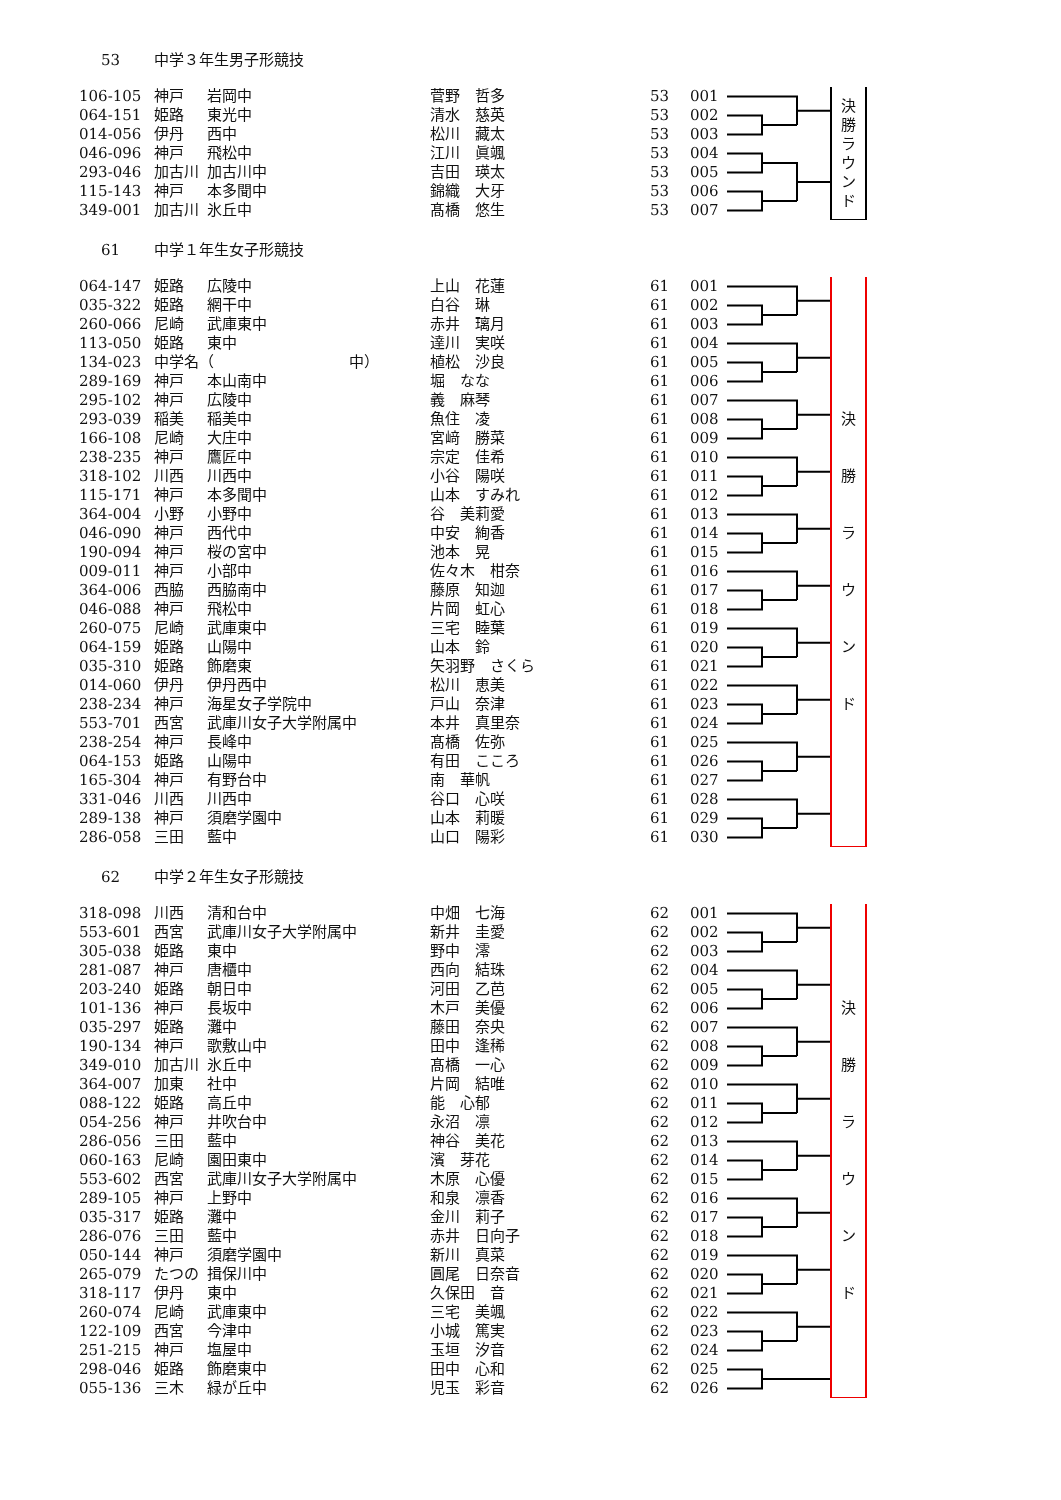53 中学３年生男子形競技
| 106-105 | 神戸 | 岩岡中 | 菅野 哲多 | 53 | 001 | 決 勝 ラ ウ ン ド |
| 064-151 | 姫路 | 東光中 | 清水 慈英 | 53 | 002 | |
| 014-056 | 伊丹 | 西中 | 松川 藏太 | 53 | 003 | |
| 046-096 | 神戸 | 飛松中 | 江川 眞颯 | 53 | 004 | |
| 293-046 | 加古川 | 加古川中 | 吉田 瑛太 | 53 | 005 | |
| 115-143 | 神戸 | 本多聞中 | 錦織 大牙 | 53 | 006 | |
| 349-001 | 加古川 | 氷丘中 | 髙橋 悠生 | 53 | 007 | |
61 中学１年生女子形競技
| 064-147 | 姫路 | 広陵中 | 上山 花蓮 | 61 | 001 | 決 勝 ラ ウ ン ド |
| 035-322 | 姫路 | 網干中 | 白谷 琳 | 61 | 002 | |
| 260-066 | 尼崎 | 武庫東中 | 赤井 璃月 | 61 | 003 | |
| 113-050 | 姫路 | 東中 | 達川 実咲 | 61 | 004 | |
| 134-023 | 中学名（ 中） | | 植松 沙良 | 61 | 005 | |
| 289-169 | 神戸 | 本山南中 | 堀 なな | 61 | 006 | |
| 295-102 | 神戸 | 広陵中 | 義 麻琴 | 61 | 007 | |
| 293-039 | 稲美 | 稲美中 | 魚住 凌 | 61 | 008 | |
| 166-108 | 尼崎 | 大庄中 | 宮﨑 勝菜 | 61 | 009 | |
| 238-235 | 神戸 | 鷹匠中 | 宗定 佳希 | 61 | 010 | |
| 318-102 | 川西 | 川西中 | 小谷 陽咲 | 61 | 011 | |
| 115-171 | 神戸 | 本多聞中 | 山本 すみれ | 61 | 012 | |
| 364-004 | 小野 | 小野中 | 谷 美莉愛 | 61 | 013 | |
| 046-090 | 神戸 | 西代中 | 中安 絢香 | 61 | 014 | |
| 190-094 | 神戸 | 桜の宮中 | 池本 晃 | 61 | 015 | |
| 009-011 | 神戸 | 小部中 | 佐々木 柑奈 | 61 | 016 | |
| 364-006 | 西脇 | 西脇南中 | 藤原 知迦 | 61 | 017 | |
| 046-088 | 神戸 | 飛松中 | 片岡 虹心 | 61 | 018 | |
| 260-075 | 尼崎 | 武庫東中 | 三宅 睦葉 | 61 | 019 | |
| 064-159 | 姫路 | 山陽中 | 山本 鈴 | 61 | 020 | |
| 035-310 | 姫路 | 飾磨東 | 矢羽野 さくら | 61 | 021 | |
| 014-060 | 伊丹 | 伊丹西中 | 松川 恵美 | 61 | 022 | |
| 238-234 | 神戸 | 海星女子学院中 | 戸山 奈津 | 61 | 023 | |
| 553-701 | 西宮 | 武庫川女子大学附属中 | 本井 真里奈 | 61 | 024 | |
| 238-254 | 神戸 | 長峰中 | 髙橋 佐弥 | 61 | 025 | |
| 064-153 | 姫路 | 山陽中 | 有田 こころ | 61 | 026 | |
| 165-304 | 神戸 | 有野台中 | 南 華帆 | 61 | 027 | |
| 331-046 | 川西 | 川西中 | 谷口 心咲 | 61 | 028 | |
| 289-138 | 神戸 | 須磨学園中 | 山本 莉暖 | 61 | 029 | |
| 286-058 | 三田 | 藍中 | 山口 陽彩 | 61 | 030 | |
62 中学２年生女子形競技
| 318-098 | 川西 | 清和台中 | 中畑 七海 | 62 | 001 | 決 勝 ラ ウ ン ド |
| 553-601 | 西宮 | 武庫川女子大学附属中 | 新井 圭愛 | 62 | 002 | |
| 305-038 | 姫路 | 東中 | 野中 澪 | 62 | 003 | |
| 281-087 | 神戸 | 唐櫃中 | 西向 結珠 | 62 | 004 | |
| 203-240 | 姫路 | 朝日中 | 河田 乙芭 | 62 | 005 | |
| 101-136 | 神戸 | 長坂中 | 木戸 美優 | 62 | 006 | |
| 035-297 | 姫路 | 灘中 | 藤田 奈央 | 62 | 007 | |
| 190-134 | 神戸 | 歌敷山中 | 田中 逢稀 | 62 | 008 | |
| 349-010 | 加古川 | 氷丘中 | 髙橋 一心 | 62 | 009 | |
| 364-007 | 加東 | 社中 | 片岡 結唯 | 62 | 010 | |
| 088-122 | 姫路 | 高丘中 | 能 心郁 | 62 | 011 | |
| 054-256 | 神戸 | 井吹台中 | 永沼 凛 | 62 | 012 | |
| 286-056 | 三田 | 藍中 | 神谷 美花 | 62 | 013 | |
| 060-163 | 尼崎 | 園田東中 | 濱 芽花 | 62 | 014 | |
| 553-602 | 西宮 | 武庫川女子大学附属中 | 木原 心優 | 62 | 015 | |
| 289-105 | 神戸 | 上野中 | 和泉 凛香 | 62 | 016 | |
| 035-317 | 姫路 | 灘中 | 金川 莉子 | 62 | 017 | |
| 286-076 | 三田 | 藍中 | 赤井 日向子 | 62 | 018 | |
| 050-144 | 神戸 | 須磨学園中 | 新川 真菜 | 62 | 019 | |
| 265-079 | たつの | 揖保川中 | 圓尾 日奈音 | 62 | 020 | |
| 318-117 | 伊丹 | 東中 | 久保田 音 | 62 | 021 | |
| 260-074 | 尼崎 | 武庫東中 | 三宅 美颯 | 62 | 022 | |
| 122-109 | 西宮 | 今津中 | 小城 篤実 | 62 | 023 | |
| 251-215 | 神戸 | 塩屋中 | 玉垣 汐音 | 62 | 024 | |
| 298-046 | 姫路 | 飾磨東中 | 田中 心和 | 62 | 025 | |
| 055-136 | 三木 | 緑が丘中 | 児玉 彩音 | 62 | 026 | |